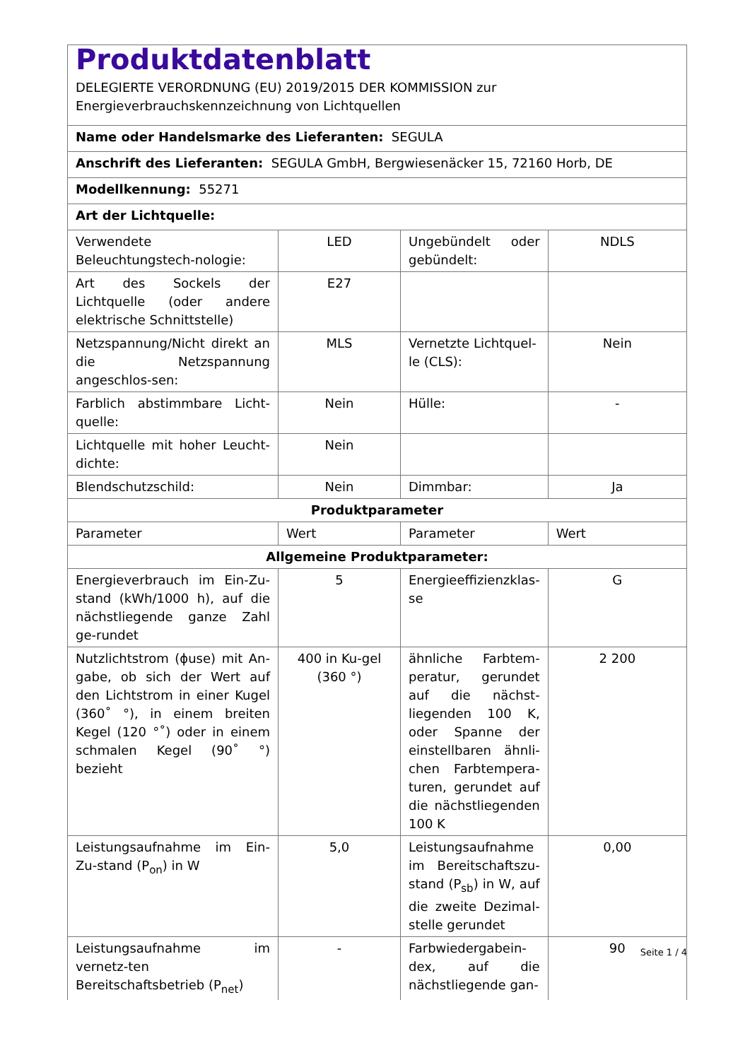| Produktdatenblatt DELEGIERTE VERORDNUNG (EU) 2019/2015 DER KOMMISSION zur Energieverbrauchskennzeichnung von Lichtquellen | | | |
| Name oder Handelsmarke des Lieferanten: SEGULA | | | |
| Anschrift des Lieferanten: SEGULA GmbH, Bergwiesenäcker 15, 72160 Horb, DE | | | |
| Modellkennung: 55271 | | | |
| Art der Lichtquelle: | | | |
| Verwendete Beleuchtungstech-nologie: | LED | Ungebündelt oder gebündelt: | NDLS |
| Art des Sockels der Lichtquelle (oder andere elektrische Schnittstelle) | E27 | | |
| Netzspannung/Nicht direkt an die Netzspannung angeschlos-sen: | MLS | Vernetzte Lichtquel-le (CLS): | Nein |
| Farblich abstimmbare Licht-quelle: | Nein | Hülle: | - |
| Lichtquelle mit hoher Leucht-dichte: | Nein | | |
| Blendschutzschild: | Nein | Dimmbar: | Ja |
| Produktparameter | | | |
| Parameter | Wert | Parameter | Wert |
| Allgemeine Produktparameter: | | | |
| Energieverbrauch im Ein-Zu-stand (kWh/1000 h), auf die nächstliegende ganze Zahl ge-rundet | 5 | Energieeffizienzklas-se | G |
| Nutzlichtstrom (ϕuse) mit An-gabe, ob sich der Wert auf den Lichtstrom in einer Kugel (360˚ °), in einem breiten Kegel (120 °˚) oder in einem schmalen Kegel (90˚ °) bezieht | 400 in Ku-gel (360 °) | ähnliche Farbtem-peratur, gerundet auf die nächst-liegenden 100 K, oder Spanne der einstellbaren ähnli-chen Farbtempera-turen, gerundet auf die nächstliegenden 100 K | 2 200 |
| Leistungsaufnahme im Ein-Zu-stand (P<sub>on</sub>) in W | 5,0 | Leistungsaufnahme im Bereitschaftszu-stand (P<sub>sb</sub>) in W, auf die zweite Dezimal-stelle gerundet | 0,00 |
| Leistungsaufnahme im vernetz-ten Bereitschaftsbetrieb (P<sub>net</sub>) | - | Farbwiedergabein-dex, auf die nächstliegende gan- | 90 |
Seite 1 / 4